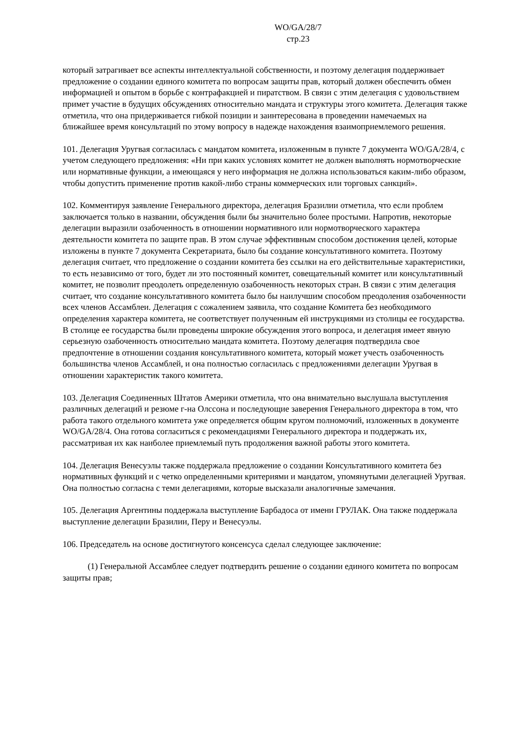WO/GA/28/7
стр.23
который затрагивает все аспекты интеллектуальной собственности, и поэтому делегация поддерживает предложение о создании единого комитета по вопросам защиты прав, который должен обеспечить обмен информацией и опытом в борьбе с контрафакцией и пиратством. В связи с этим делегация с удовольствием примет участие в будущих обсуждениях относительно мандата и структуры этого комитета. Делегация также отметила, что она придерживается гибкой позиции и заинтересована в проведении намечаемых на ближайшее время консультаций по этому вопросу в надежде нахождения взаимоприемлемого решения.
101. Делегация Уругвая согласилась с мандатом комитета, изложенным в пункте 7 документа WO/GA/28/4, с учетом следующего предложения: «Ни при каких условиях комитет не должен выполнять нормотворческие или нормативные функции, а имеющаяся у него информация не должна использоваться каким-либо образом, чтобы допустить применение против какой-либо страны коммерческих или торговых санкций».
102. Комментируя заявление Генерального директора, делегация Бразилии отметила, что если проблем заключается только в названии, обсуждения были бы значительно более простыми. Напротив, некоторые делегации выразили озабоченность в отношении нормативного или нормотворческого характера деятельности комитета по защите прав. В этом случае эффективным способом достижения целей, которые изложены в пункте 7 документа Секретариата, было бы создание консультативного комитета. Поэтому делегация считает, что предложение о создании комитета без ссылки на его действительные характеристики, то есть независимо от того, будет ли это постоянный комитет, совещательный комитет или консультативный комитет, не позволит преодолеть определенную озабоченность некоторых стран. В связи с этим делегация считает, что создание консультативного комитета было бы наилучшим способом преодоления озабоченности всех членов Ассамблеи. Делегация с сожалением заявила, что создание Комитета без необходимого определения характера комитета, не соответствует полученным ей инструкциями из столицы ее государства. В столице ее государства были проведены широкие обсуждения этого вопроса, и делегация имеет явную серьезную озабоченность относительно мандата комитета. Поэтому делегация подтвердила свое предпочтение в отношении создания консультативного комитета, который может учесть озабоченность большинства членов Ассамблей, и она полностью согласилась с предложениями делегации Уругвая в отношении характеристик такого комитета.
103. Делегация Соединенных Штатов Америки отметила, что она внимательно выслушала выступления различных делегаций и резюме г-на Олссона и последующие заверения Генерального директора в том, что работа такого отдельного комитета уже определяется общим кругом полномочий, изложенных в документе WO/GA/28/4. Она готова согласиться с рекомендациями Генерального директора и поддержать их, рассматривая их как наиболее приемлемый путь продолжения важной работы этого комитета.
104. Делегация Венесуэлы также поддержала предложение о создании Консультативного комитета без нормативных функций и с четко определенными критериями и мандатом, упомянутыми делегацией Уругвая. Она полностью согласна с теми делегациями, которые высказали аналогичные замечания.
105. Делегация Аргентины поддержала выступление Барбадоса от имени ГРУЛАК. Она также поддержала выступление делегации Бразилии, Перу и Венесуэлы.
106. Председатель на основе достигнутого консенсуса сделал следующее заключение:
(1) Генеральной Ассамблее следует подтвердить решение о создании единого комитета по вопросам защиты прав;